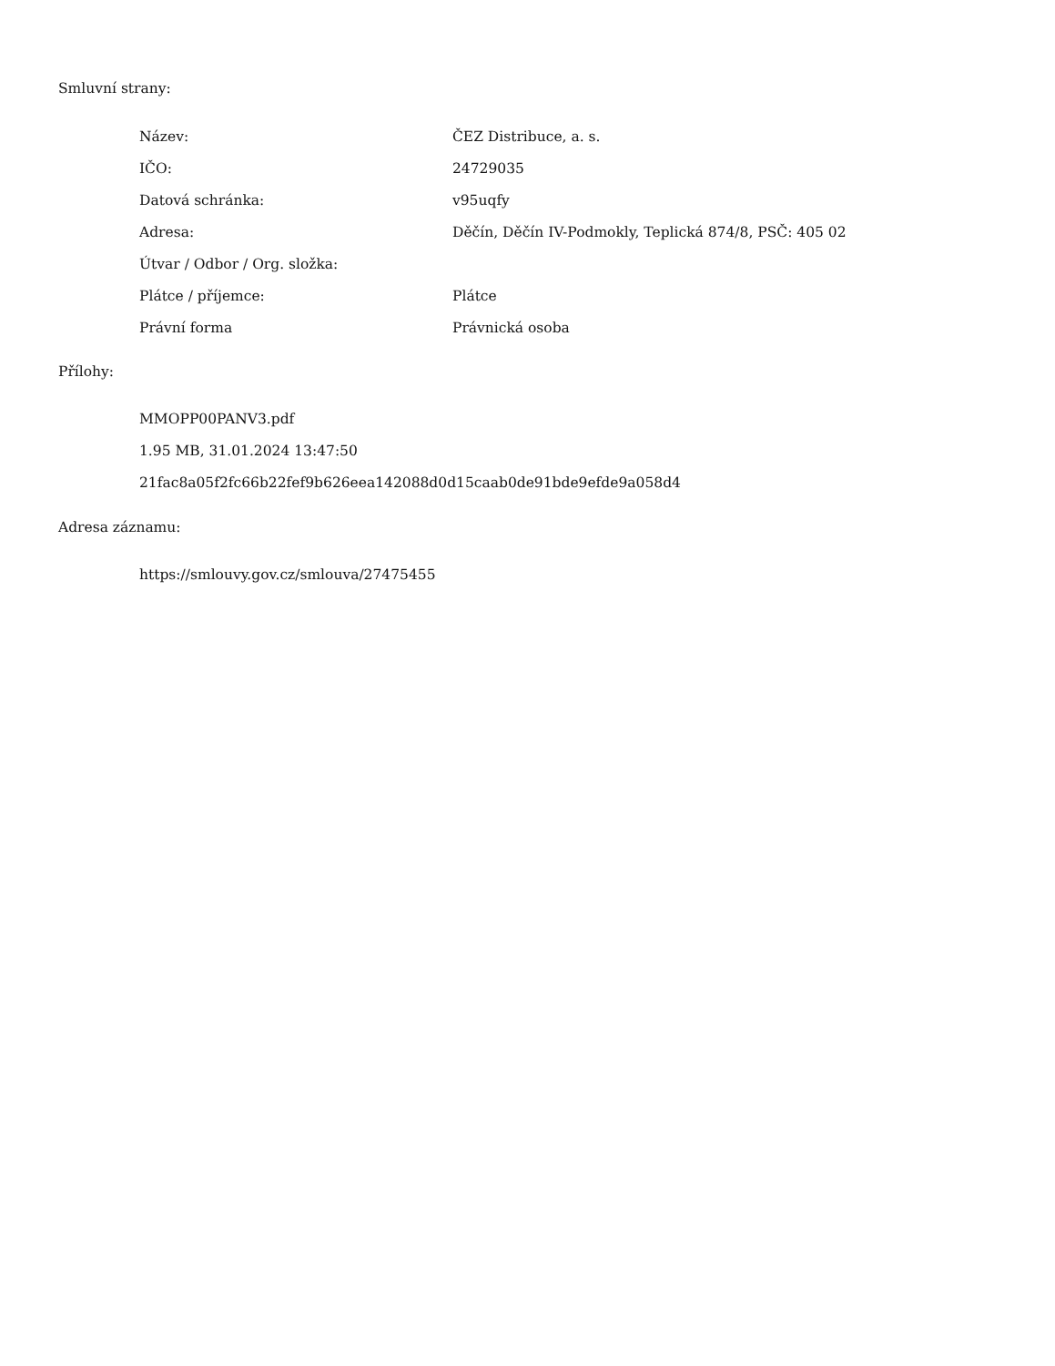Smluvní strany:
| Název: | ČEZ Distribuce, a. s. |
| IČO: | 24729035 |
| Datová schránka: | v95uqfy |
| Adresa: | Děčín, Děčín IV-Podmokly, Teplická 874/8, PSČ: 405 02 |
| Útvar / Odbor / Org. složka: | |
| Plátce / příjemce: | Plátce |
| Právní forma | Právnická osoba |
Přílohy:
MMOPP00PANV3.pdf
1.95 MB, 31.01.2024 13:47:50
21fac8a05f2fc66b22fef9b626eea142088d0d15caab0de91bde9efde9a058d4
Adresa záznamu:
https://smlouvy.gov.cz/smlouva/27475455